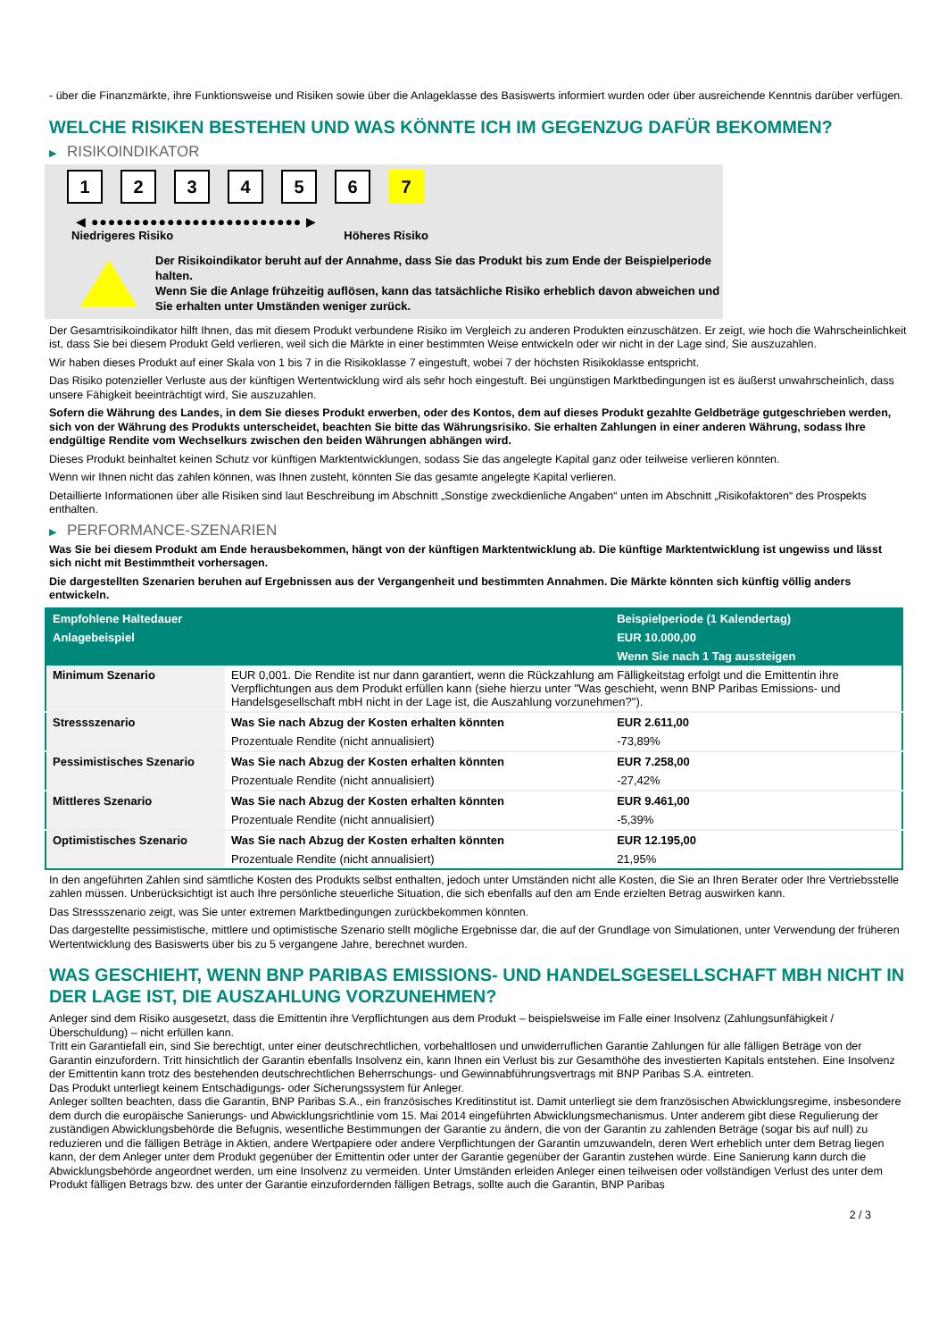- über die Finanzmärkte, ihre Funktionsweise und Risiken sowie über die Anlageklasse des Basiswerts informiert wurden oder über ausreichende Kenntnis darüber verfügen.
WELCHE RISIKEN BESTEHEN UND WAS KÖNNTE ICH IM GEGENZUG DAFÜR BEKOMMEN?
▶ RISIKOINDIKATOR
1 2 3 4 5 6 7
◀ ●●●●●●●●●●●●●●●●●●●●●●●●● ▶
Niedrigeres Risiko Höheres Risiko
Der Risikoindikator beruht auf der Annahme, dass Sie das Produkt bis zum Ende der Beispielperiode halten.
Wenn Sie die Anlage frühzeitig auflösen, kann das tatsächliche Risiko erheblich davon abweichen und Sie erhalten unter Umständen weniger zurück.
Der Gesamtrisikoindikator hilft Ihnen, das mit diesem Produkt verbundene Risiko im Vergleich zu anderen Produkten einzuschätzen. Er zeigt, wie hoch die Wahrscheinlichkeit ist, dass Sie bei diesem Produkt Geld verlieren, weil sich die Märkte in einer bestimmten Weise entwickeln oder wir nicht in der Lage sind, Sie auszuzahlen.
Wir haben dieses Produkt auf einer Skala von 1 bis 7 in die Risikoklasse 7 eingestuft, wobei 7 der höchsten Risikoklasse entspricht.
Das Risiko potenzieller Verluste aus der künftigen Wertentwicklung wird als sehr hoch eingestuft. Bei ungünstigen Marktbedingungen ist es äußerst unwahrscheinlich, dass unsere Fähigkeit beeinträchtigt wird, Sie auszuzahlen.
Sofern die Währung des Landes, in dem Sie dieses Produkt erwerben, oder des Kontos, dem auf dieses Produkt gezahlte Geldbeträge gutgeschrieben werden, sich von der Währung des Produkts unterscheidet, beachten Sie bitte das Währungsrisiko. Sie erhalten Zahlungen in einer anderen Währung, sodass Ihre endgültige Rendite vom Wechselkurs zwischen den beiden Währungen abhängen wird.
Dieses Produkt beinhaltet keinen Schutz vor künftigen Marktentwicklungen, sodass Sie das angelegte Kapital ganz oder teilweise verlieren könnten.
Wenn wir Ihnen nicht das zahlen können, was Ihnen zusteht, könnten Sie das gesamte angelegte Kapital verlieren.
Detaillierte Informationen über alle Risiken sind laut Beschreibung im Abschnitt „Sonstige zweckdienliche Angaben“ unten im Abschnitt „Risikofaktoren“ des Prospekts enthalten.
▶ PERFORMANCE-SZENARIEN
Was Sie bei diesem Produkt am Ende herausbekommen, hängt von der künftigen Marktentwicklung ab. Die künftige Marktentwicklung ist ungewiss und lässt sich nicht mit Bestimmtheit vorhersagen.
Die dargestellten Szenarien beruhen auf Ergebnissen aus der Vergangenheit und bestimmten Annahmen. Die Märkte könnten sich künftig völlig anders entwickeln.
| Empfohlene Haltedauer | | Beispielperiode (1 Kalendertag) |
| --- | --- | --- |
| Anlagebeispiel | | EUR 10.000,00 |
| | | Wenn Sie nach 1 Tag aussteigen |
| Minimum Szenario | EUR 0,001. Die Rendite ist nur dann garantiert, wenn die Rückzahlung am Fälligkeitstag erfolgt und die Emittentin ihre Verpflichtungen aus dem Produkt erfüllen kann (siehe hierzu unter "Was geschieht, wenn BNP Paribas Emissions- und Handelsgesellschaft mbH nicht in der Lage ist, die Auszahlung vorzunehmen?"). | |
| Stressszenario | Was Sie nach Abzug der Kosten erhalten könnten | EUR 2.611,00 |
| | Prozentuale Rendite (nicht annualisiert) | -73,89% |
| Pessimistisches Szenario | Was Sie nach Abzug der Kosten erhalten könnten | EUR 7.258,00 |
| | Prozentuale Rendite (nicht annualisiert) | -27,42% |
| Mittleres Szenario | Was Sie nach Abzug der Kosten erhalten könnten | EUR 9.461,00 |
| | Prozentuale Rendite (nicht annualisiert) | -5,39% |
| Optimistisches Szenario | Was Sie nach Abzug der Kosten erhalten könnten | EUR 12.195,00 |
| | Prozentuale Rendite (nicht annualisiert) | 21,95% |
In den angeführten Zahlen sind sämtliche Kosten des Produkts selbst enthalten, jedoch unter Umständen nicht alle Kosten, die Sie an Ihren Berater oder Ihre Vertriebsstelle zahlen müssen. Unberücksichtigt ist auch Ihre persönliche steuerliche Situation, die sich ebenfalls auf den am Ende erzielten Betrag auswirken kann.
Das Stressszenario zeigt, was Sie unter extremen Marktbedingungen zurückbekommen könnten.
Das dargestellte pessimistische, mittlere und optimistische Szenario stellt mögliche Ergebnisse dar, die auf der Grundlage von Simulationen, unter Verwendung der früheren Wertentwicklung des Basiswerts über bis zu 5 vergangene Jahre, berechnet wurden.
WAS GESCHIEHT, WENN BNP PARIBAS EMISSIONS- UND HANDELSGESELLSCHAFT MBH NICHT IN DER LAGE IST, DIE AUSZAHLUNG VORZUNEHMEN?
Anleger sind dem Risiko ausgesetzt, dass die Emittentin ihre Verpflichtungen aus dem Produkt – beispielsweise im Falle einer Insolvenz (Zahlungsunfähigkeit / Überschuldung) – nicht erfüllen kann.
Tritt ein Garantiefall ein, sind Sie berechtigt, unter einer deutschrechtlichen, vorbehaltlosen und unwiderruflichen Garantie Zahlungen für alle fälligen Beträge von der Garantin einzufordern. Tritt hinsichtlich der Garantin ebenfalls Insolvenz ein, kann Ihnen ein Verlust bis zur Gesamthöhe des investierten Kapitals entstehen. Eine Insolvenz der Emittentin kann trotz des bestehenden deutschrechtlichen Beherrschungs- und Gewinnabführungsvertrags mit BNP Paribas S.A. eintreten.
Das Produkt unterliegt keinem Entschädigungs- oder Sicherungssystem für Anleger.
Anleger sollten beachten, dass die Garantin, BNP Paribas S.A., ein französisches Kreditinstitut ist. Damit unterliegt sie dem französischen Abwicklungsregime, insbesondere dem durch die europäische Sanierungs- und Abwicklungsrichtlinie vom 15. Mai 2014 eingeführten Abwicklungsmechanismus. Unter anderem gibt diese Regulierung der zuständigen Abwicklungsbehörde die Befugnis, wesentliche Bestimmungen der Garantie zu ändern, die von der Garantin zu zahlenden Beträge (sogar bis auf null) zu reduzieren und die fälligen Beträge in Aktien, andere Wertpapiere oder andere Verpflichtungen der Garantin umzuwandeln, deren Wert erheblich unter dem Betrag liegen kann, der dem Anleger unter dem Produkt gegenüber der Emittentin oder unter der Garantie gegenüber der Garantin zustehen würde. Eine Sanierung kann durch die Abwicklungsbehörde angeordnet werden, um eine Insolvenz zu vermeiden. Unter Umständen erleiden Anleger einen teilweisen oder vollständigen Verlust des unter dem Produkt fälligen Betrags bzw. des unter der Garantie einzufordernden fälligen Betrags, sollte auch die Garantin, BNP Paribas
2 / 3